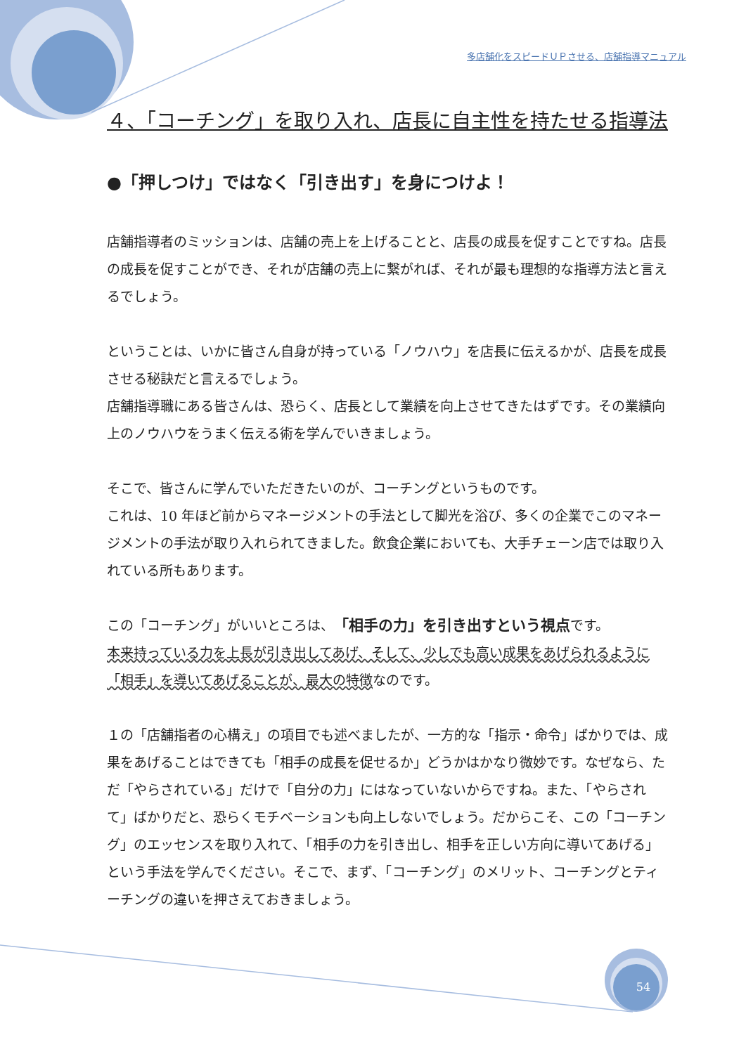多店舗化をスピードＵＰさせる、店舗指導マニュアル
４、「コーチング」を取り入れ、店長に自主性を持たせる指導法
●「押しつけ」ではなく「引き出す」を身につけよ！
店舗指導者のミッションは、店舗の売上を上げることと、店長の成長を促すことですね。店長の成長を促すことができ、それが店舗の売上に繋がれば、それが最も理想的な指導方法と言えるでしょう。
ということは、いかに皆さん自身が持っている「ノウハウ」を店長に伝えるかが、店長を成長させる秘訣だと言えるでしょう。
店舗指導職にある皆さんは、恐らく、店長として業績を向上させてきたはずです。その業績向上のノウハウをうまく伝える術を学んでいきましょう。
そこで、皆さんに学んでいただきたいのが、コーチングというものです。
これは、10 年ほど前からマネージメントの手法として脚光を浴び、多くの企業でこのマネージメントの手法が取り入れられてきました。飲食企業においても、大手チェーン店では取り入れている所もあります。
この「コーチング」がいいところは、「相手の力」を引き出すという視点です。
本来持っている力を上長が引き出してあげ、そして、少しでも高い成果をあげられるように「相手」を導いてあげることが、最大の特徴なのです。
１の「店舗指者の心構え」の項目でも述べましたが、一方的な「指示・命令」ばかりでは、成果をあげることはできても「相手の成長を促せるか」どうかはかなり微妙です。なぜなら、ただ「やらされている」だけで「自分の力」にはなっていないからですね。また、「やらされて」ばかりだと、恐らくモチベーションも向上しないでしょう。だからこそ、この「コーチング」のエッセンスを取り入れて、「相手の力を引き出し、相手を正しい方向に導いてあげる」という手法を学んでください。そこで、まず、「コーチング」のメリット、コーチングとティーチングの違いを押さえておきましょう。
54